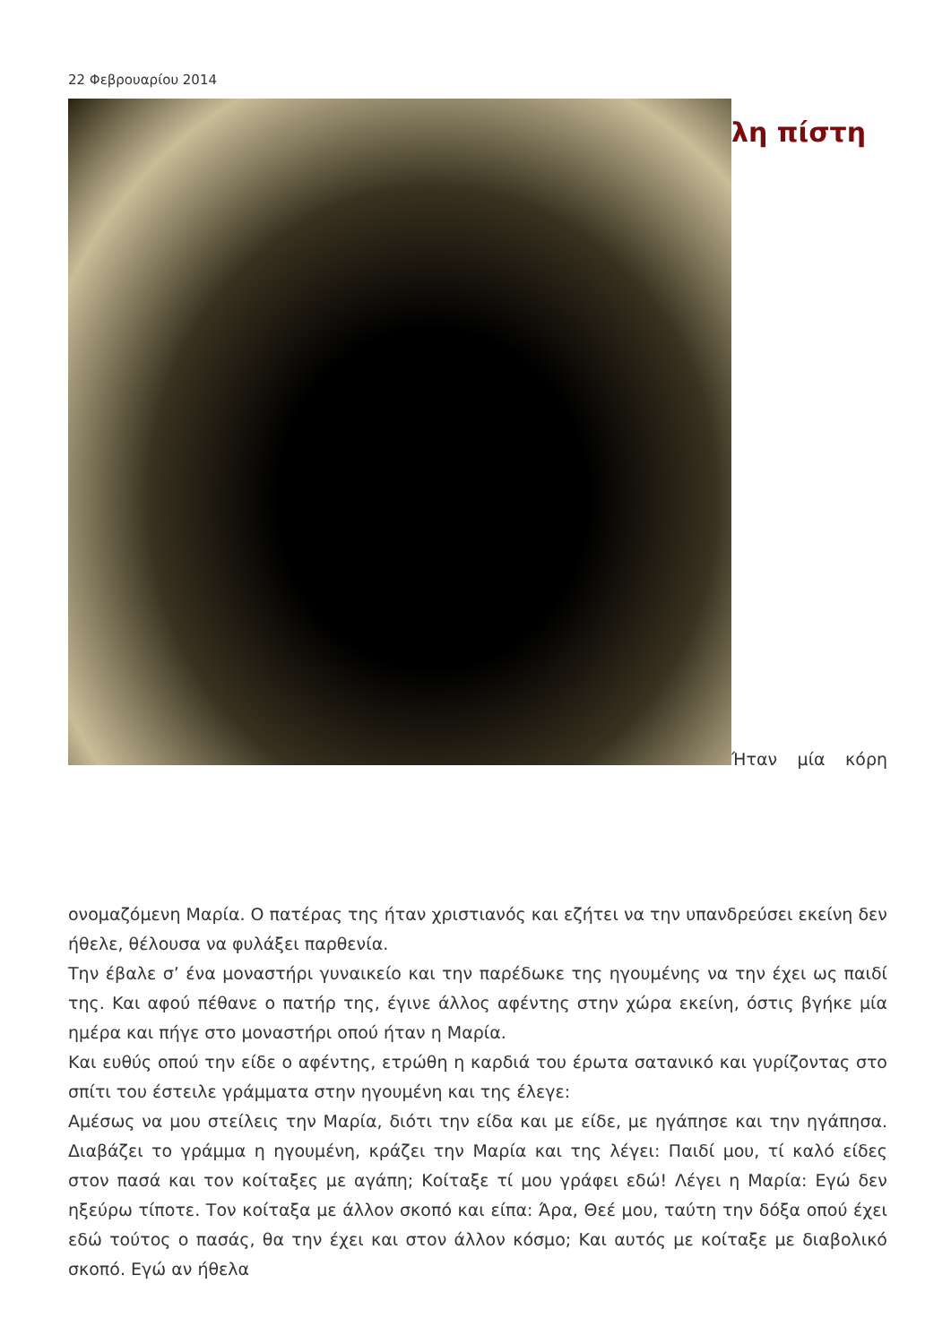22 Φεβρουαρίου 2014
λη πίστη
Ήταν μία κόρη
ονομαζόμενη Μαρία. Ο πατέρας της ήταν χριστιανός και εζήτει να την υπανδρεύσει εκείνη δεν ήθελε, θέλουσα να φυλάξει παρθενία.
Την έβαλε σ’ ένα μοναστήρι γυναικείο και την παρέδωκε της ηγουμένης να την έχει ως παιδί της. Και αφού πέθανε ο πατήρ της, έγινε άλλος αφέντης στην χώρα εκείνη, όστις βγήκε μία ημέρα και πήγε στο μοναστήρι οπού ήταν η Μαρία.
Και ευθύς οπού την είδε ο αφέντης, ετρώθη η καρδιά του έρωτα σατανικό και γυρίζοντας στο σπίτι του έστειλε γράμματα στην ηγουμένη και της έλεγε:
Αμέσως να μου στείλεις την Μαρία, διότι την είδα και με είδε, με ηγάπησε και την ηγάπησα. Διαβάζει το γράμμα η ηγουμένη, κράζει την Μαρία και της λέγει: Παιδί μου, τί καλό είδες στον πασά και τον κοίταξες με αγάπη; Κοίταξε τί μου γράφει εδώ! Λέγει η Μαρία: Εγώ δεν ηξεύρω τίποτε. Τον κοίταξα με άλλον σκοπό και είπα: Άρα, Θεέ μου, ταύτη την δόξα οπού έχει εδώ τούτος ο πασάς, θα την έχει και στον άλλον κόσμο; Και αυτός με κοίταξε με διαβολικό σκοπό. Εγώ αν ήθελα